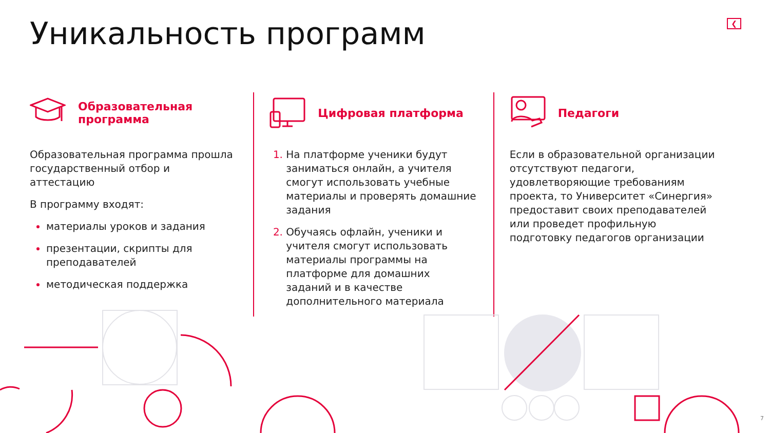Уникальность программ ❮
Образовательная
программа
Образовательная программа прошла государственный отбор и аттестацию
В программу входят:
материалы уроков и задания
презентации, скрипты для преподавателей
методическая поддержка
Цифровая платформа
На платформе ученики будут заниматься онлайн, а учителя смогут использовать учебные материалы и проверять домашние задания
Обучаясь офлайн, ученики и учителя смогут использовать материалы программы на платформе для домашних заданий и в качестве дополнительного материала
Педагоги
Если в образовательной организации отсутствуют педагоги, удовлетворяющие требованиям проекта, то Университет «Синергия» предоставит своих преподавателей или проведет профильную подготовку педагогов организации
7